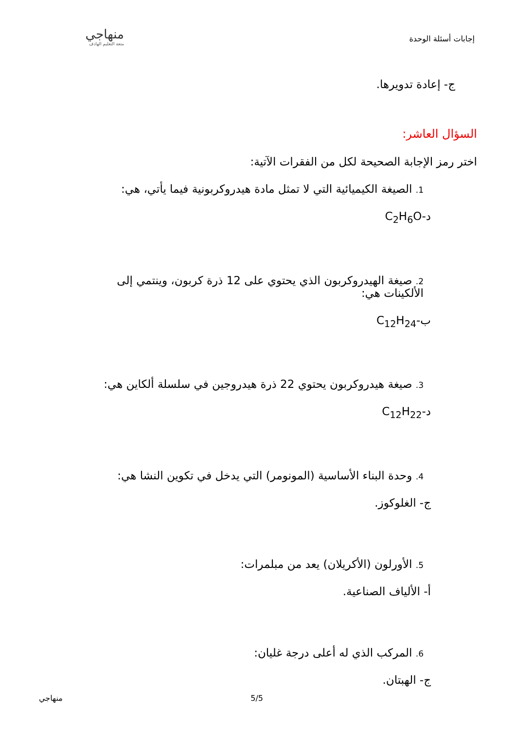إجابات أسئلة الوحدة
منهاجي
متعة التعليم الهادف
ج- إعادة تدويرها.
السؤال العاشر:
اختر رمز الإجابة الصحيحة لكل من الفقرات الآتية:
1. الصيغة الكيميائية التي لا تمثل مادة هيدروكربونية فيما يأتي، هي:
د-C<sub>2</sub>H<sub>6</sub>O
2. صيغة الهيدروكربون الذي يحتوي على 12 ذرة كربون، وينتمي إلى الألكينات هي:
ب-C<sub>12</sub>H<sub>24</sub>
3. صيغة هيدروكربون يحتوي 22 ذرة هيدروجين في سلسلة ألكاين هي:
د-C<sub>12</sub>H<sub>22</sub>
4. وحدة البناء الأساسية (المونومر) التي يدخل في تكوين النشا هي:
ج- الغلوكوز.
5. الأورلون (الأكريلان) يعد من مبلمرات:
أ- الألياف الصناعية.
6. المركب الذي له أعلى درجة غليان:
ج- الهبتان.
5/5 منهاجي